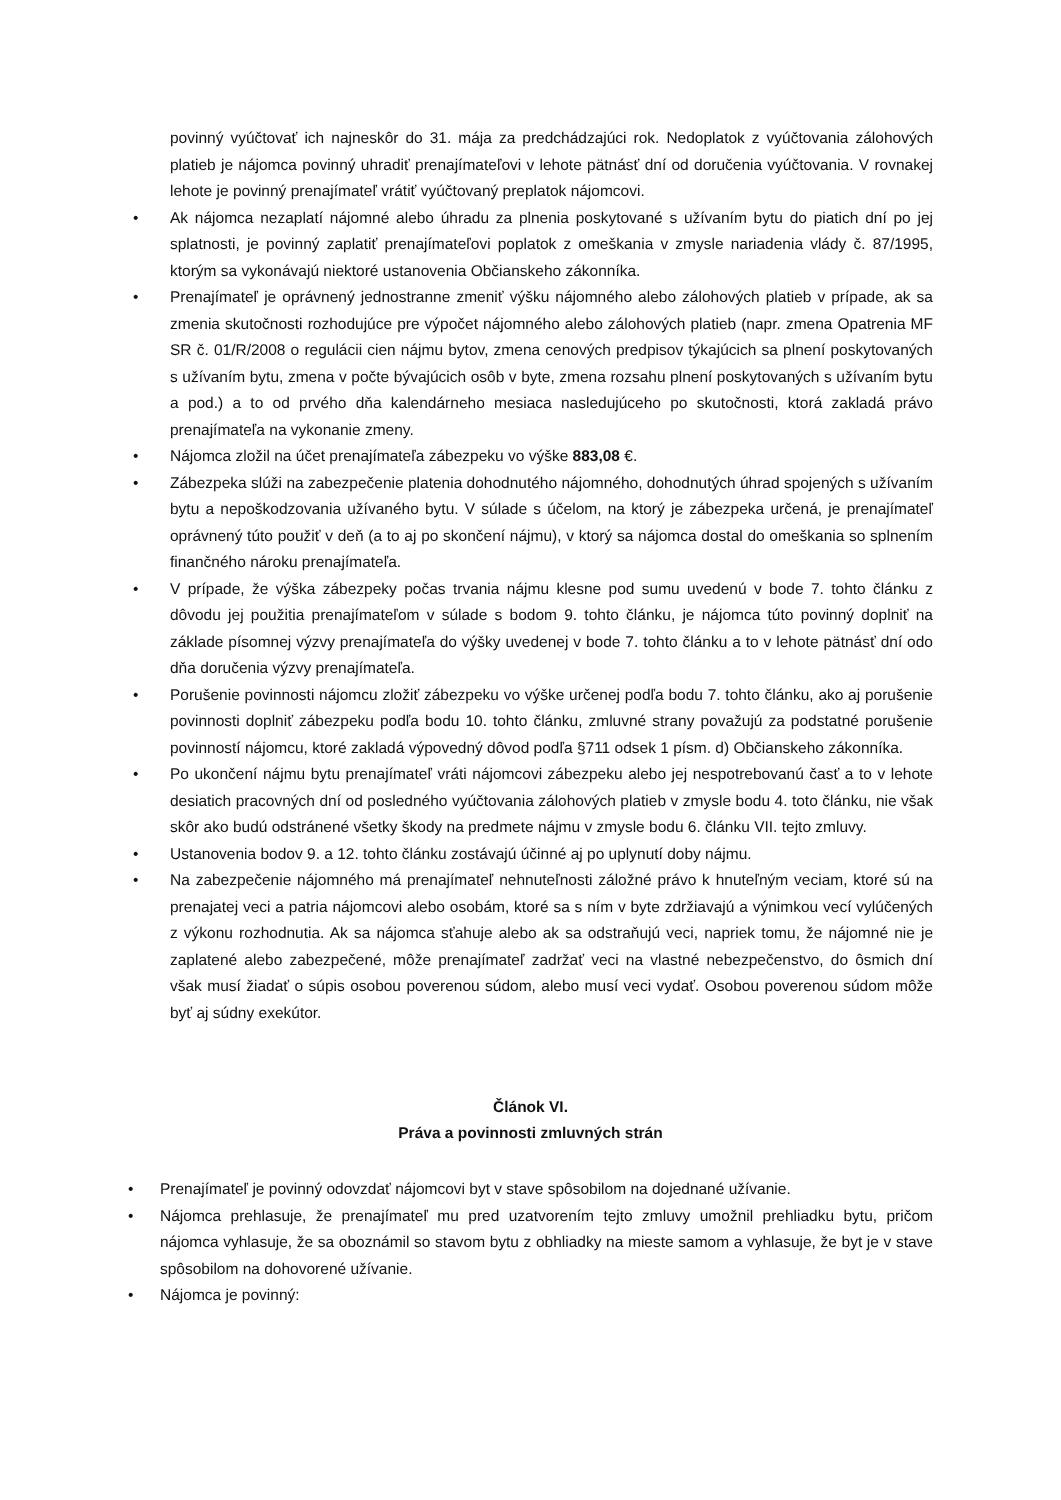povinný vyúčtovať ich najneskôr do 31. mája za predchádzajúci rok. Nedoplatok z vyúčtovania zálohových platieb je nájomca povinný uhradiť prenajímateľovi v lehote pätnásť dní od doručenia vyúčtovania. V rovnakej lehote je povinný prenajímateľ vrátiť vyúčtovaný preplatok nájomcovi.
• Ak nájomca nezaplatí nájomné alebo úhradu za plnenia poskytované s užívaním bytu do piatich dní po jej splatnosti, je povinný zaplatiť prenajímateľovi poplatok z omeškania v zmysle nariadenia vlády č. 87/1995, ktorým sa vykonávajú niektoré ustanovenia Občianskeho zákonníka.
• Prenajímateľ je oprávnený jednostranne zmeniť výšku nájomného alebo zálohových platieb v prípade, ak sa zmenia skutočnosti rozhodujúce pre výpočet nájomného alebo zálohových platieb (napr. zmena Opatrenia MF SR č. 01/R/2008 o regulácii cien nájmu bytov, zmena cenových predpisov týkajúcich sa plnení poskytovaných s užívaním bytu, zmena v počte bývajúcich osôb v byte, zmena rozsahu plnení poskytovaných s užívaním bytu a pod.) a to od prvého dňa kalendárneho mesiaca nasledujúceho po skutočnosti, ktorá zakladá právo prenajímateľa na vykonanie zmeny.
• Nájomca zložil na účet prenajímateľa zábezpeku vo výške 883,08 €.
• Zábezpeka slúži na zabezpečenie platenia dohodnutého nájomného, dohodnutých úhrad spojených s užívaním bytu a nepoškodzovania užívaného bytu. V súlade s účelom, na ktorý je zábezpeka určená, je prenajímateľ oprávnený túto použiť v deň (a to aj po skončení nájmu), v ktorý sa nájomca dostal do omeškania so splnením finančného nároku prenajímateľa.
• V prípade, že výška zábezpeky počas trvania nájmu klesne pod sumu uvedenú v bode 7. tohto článku z dôvodu jej použitia prenajímateľom v súlade s bodom 9. tohto článku, je nájomca túto povinný doplniť na základe písomnej výzvy prenajímateľa do výšky uvedenej v bode 7. tohto článku a to v lehote pätnásť dní odo dňa doručenia výzvy prenajímateľa.
• Porušenie povinnosti nájomcu zložiť zábezpeku vo výške určenej podľa bodu 7. tohto článku, ako aj porušenie povinnosti doplniť zábezpeku podľa bodu 10. tohto článku, zmluvné strany považujú za podstatné porušenie povinností nájomcu, ktoré zakladá výpovedný dôvod podľa §711 odsek 1 písm. d) Občianskeho zákonníka.
• Po ukončení nájmu bytu prenajímateľ vráti nájomcovi zábezpeku alebo jej nespotrebovanú časť a to v lehote desiatich pracovných dní od posledného vyúčtovania zálohových platieb v zmysle bodu 4. toto článku, nie však skôr ako budú odstránené všetky škody na predmete nájmu v zmysle bodu 6. článku VII. tejto zmluvy.
• Ustanovenia bodov 9. a 12. tohto článku zostávajú účinné aj po uplynutí doby nájmu.
• Na zabezpečenie nájomného má prenajímateľ nehnuteľnosti záložné právo k hnuteľným veciam, ktoré sú na prenajatej veci a patria nájomcovi alebo osobám, ktoré sa s ním v byte zdržiavajú a výnimkou vecí vylúčených z výkonu rozhodnutia. Ak sa nájomca sťahuje alebo ak sa odstraňujú veci, napriek tomu, že nájomné nie je zaplatené alebo zabezpečené, môže prenajímateľ zadržať veci na vlastné nebezpečenstvo, do ôsmich dní však musí žiadať o súpis osobou poverenou súdom, alebo musí veci vydať. Osobou poverenou súdom môže byť aj súdny exekútor.
Článok VI.
Práva a povinnosti zmluvných strán
• Prenajímateľ je povinný odovzdať nájomcovi byt v stave spôsobilom na dojednané užívanie.
• Nájomca prehlasuje, že prenajímateľ mu pred uzatvorením tejto zmluvy umožnil prehliadku bytu, pričom nájomca vyhlasuje, že sa oboznámil so stavom bytu z obhliadky na mieste samom a vyhlasuje, že byt je v stave spôsobilom na dohovorené užívanie.
• Nájomca je povinný: